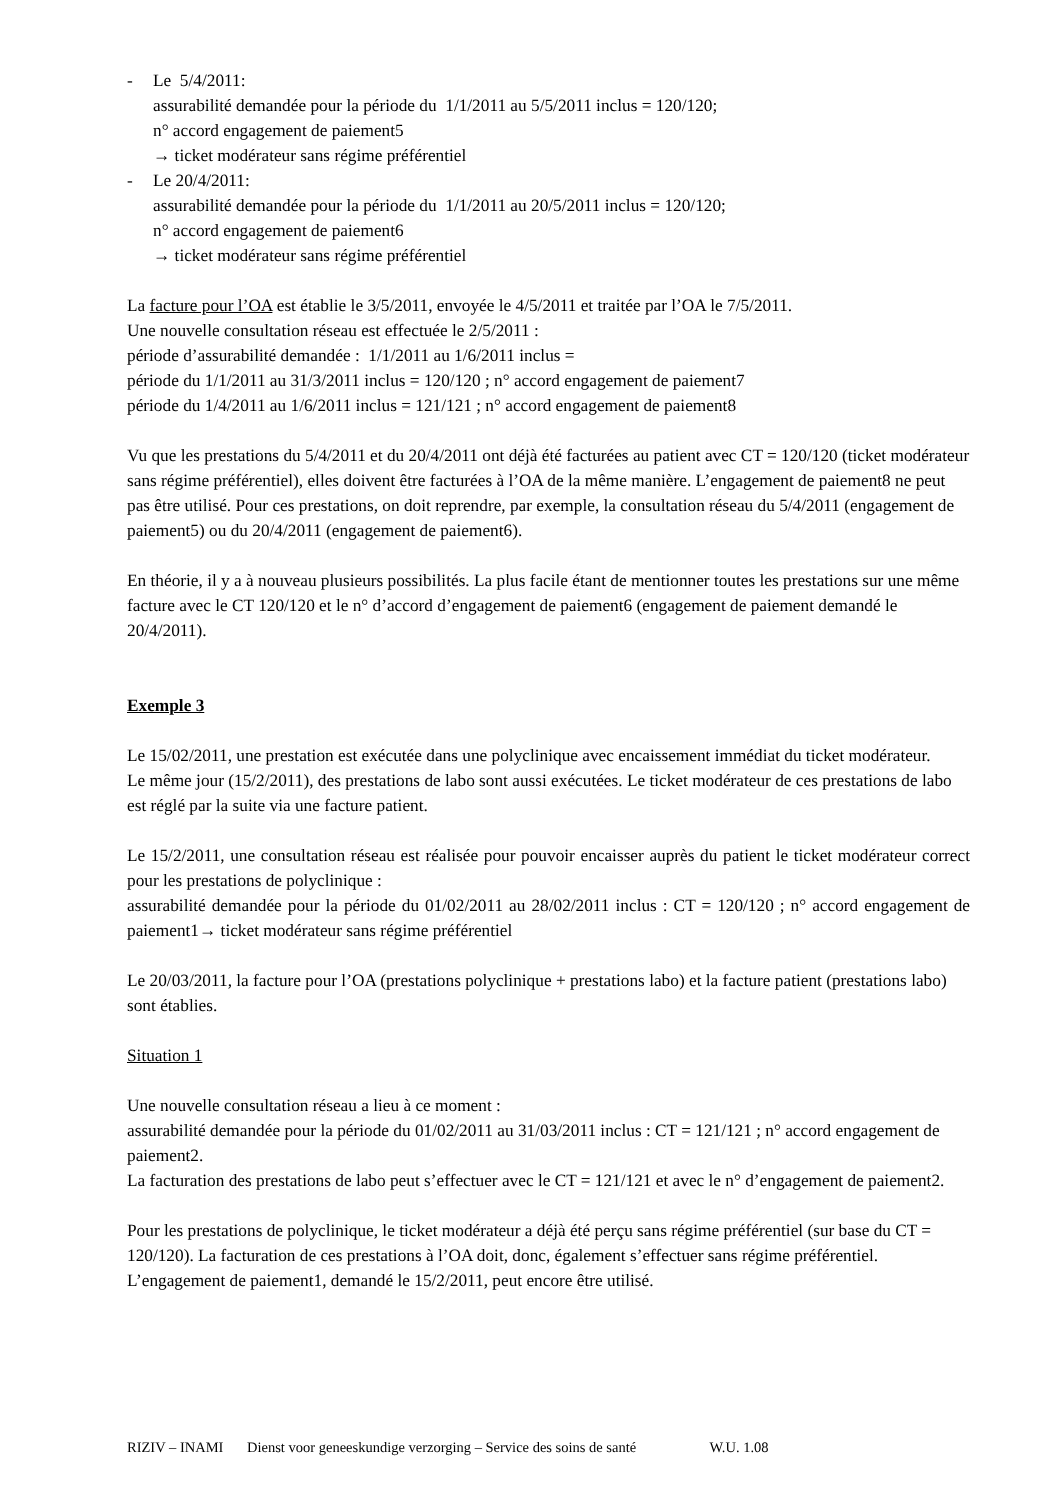- Le 5/4/2011:
assurabilité demandée pour la période du 1/1/2011 au 5/5/2011 inclus = 120/120;
n° accord engagement de paiement5
→ ticket modérateur sans régime préférentiel
- Le 20/4/2011:
assurabilité demandée pour la période du 1/1/2011 au 20/5/2011 inclus = 120/120;
n° accord engagement de paiement6
→ ticket modérateur sans régime préférentiel
La facture pour l’OA est établie le 3/5/2011, envoyée le 4/5/2011 et traitée par l’OA le 7/5/2011.
Une nouvelle consultation réseau est effectuée le 2/5/2011 :
période d’assurabilité demandée : 1/1/2011 au 1/6/2011 inclus =
période du 1/1/2011 au 31/3/2011 inclus = 120/120 ; n° accord engagement de paiement7
période du 1/4/2011 au 1/6/2011 inclus = 121/121 ; n° accord engagement de paiement8
Vu que les prestations du 5/4/2011 et du 20/4/2011 ont déjà été facturées au patient avec CT = 120/120 (ticket modérateur sans régime préférentiel), elles doivent être facturées à l’OA de la même manière. L’engagement de paiement8 ne peut pas être utilisé. Pour ces prestations, on doit reprendre, par exemple, la consultation réseau du 5/4/2011 (engagement de paiement5) ou du 20/4/2011 (engagement de paiement6).
En théorie, il y a à nouveau plusieurs possibilités. La plus facile étant de mentionner toutes les prestations sur une même facture avec le CT 120/120 et le n° d’accord d’engagement de paiement6 (engagement de paiement demandé le 20/4/2011).
Exemple 3
Le 15/02/2011, une prestation est exécutée dans une polyclinique avec encaissement immédiat du ticket modérateur.
Le même jour (15/2/2011), des prestations de labo sont aussi exécutées. Le ticket modérateur de ces prestations de labo est réglé par la suite via une facture patient.
Le 15/2/2011, une consultation réseau est réalisée pour pouvoir encaisser auprès du patient le ticket modérateur correct pour les prestations de polyclinique :
assurabilité demandée pour la période du 01/02/2011 au 28/02/2011 inclus : CT = 120/120 ; n° accord engagement de paiement1→ ticket modérateur sans régime préférentiel
Le 20/03/2011, la facture pour l’OA (prestations polyclinique + prestations labo) et la facture patient (prestations labo) sont établies.
Situation 1
Une nouvelle consultation réseau a lieu à ce moment :
assurabilité demandée pour la période du 01/02/2011 au 31/03/2011 inclus : CT = 121/121 ; n° accord engagement de paiement2.
La facturation des prestations de labo peut s’effectuer avec le CT = 121/121 et avec le n° d’engagement de paiement2.
Pour les prestations de polyclinique, le ticket modérateur a déjà été perçu sans régime préférentiel (sur base du CT = 120/120). La facturation de ces prestations à l’OA doit, donc, également s’effectuer sans régime préférentiel. L’engagement de paiement1, demandé le 15/2/2011, peut encore être utilisé.
RIZIV – INAMI Dienst voor geneeskundige verzorging – Service des soins de santé W.U. 1.08